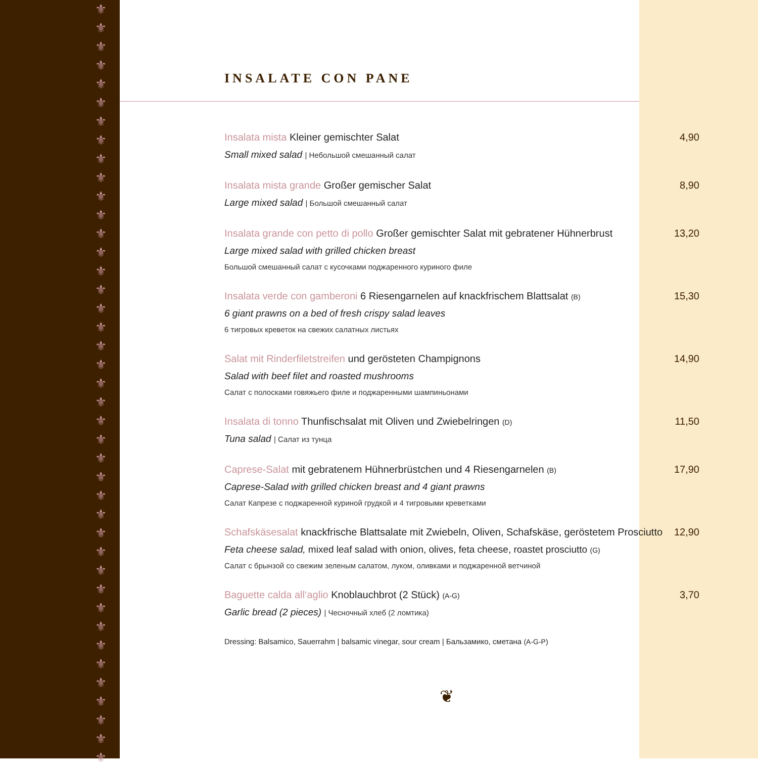⚜
⚜
⚜
⚜
⚜
⚜
⚜
⚜
⚜
⚜
⚜
⚜
⚜
⚜
⚜
⚜
⚜
⚜
⚜
⚜
⚜
⚜
⚜
⚜
⚜
⚜
⚜
⚜
⚜
⚜
⚜
⚜
⚜
⚜
⚜
⚜
⚜
⚜
⚜
⚜
⚜
INSALATE CON PANE
Insalata mista Kleiner gemischter Salat
4,90
Small mixed salad | Небольшой смешанный салат
Insalata mista grande Großer gemischer Salat
8,90
Large mixed salad | Большой смешанный салат
Insalata grande con petto di pollo Großer gemischter Salat mit gebratener Hühnerbrust
13,20
Large mixed salad with grilled chicken breast
Большой смешанный салат с кусочками поджаренного куриного филе
Insalata verde con gamberoni 6 Riesengarnelen auf knackfrischem Blattsalat (B)
15,30
6 giant prawns on a bed of fresh crispy salad leaves
6 тигровых креветок на свежих салатных листьях
Salat mit Rinderfiletstreifen und gerösteten Champignons
14,90
Salad with beef filet and roasted mushrooms
Салат с полосками говяжьего филе и поджаренными шампиньонами
Insalata di tonno Thunfischsalat mit Oliven und Zwiebelringen (D)
11,50
Tuna salad | Салат из тунца
Caprese-Salat mit gebratenem Hühnerbrüstchen und 4 Riesengarnelen (B)
17,90
Caprese-Salad with grilled chicken breast and 4 giant prawns
Салат Капрезе с поджаренной куриной грудкой и 4 тигровыми креветками
Schafskäsesalat knackfrische Blattsalate mit Zwiebeln, Oliven, Schafskäse, geröstetem Prosciutto
12,90
Feta cheese salad, mixed leaf salad with onion, olives, feta cheese, roastet prosciutto (G)
Салат с брынзой со свежим зеленым салатом, луком, оливками и поджаренной ветчиной
Baguette calda all‘aglio Knoblauchbrot (2 Stück) (A-G)
3,70
Garlic bread (2 pieces) | Чесночный хлеб (2 ломтика)
Dressing: Balsamico, Sauerrahm | balsamic vinegar, sour cream | Бальзамико, сметана (A-G-P)
❦